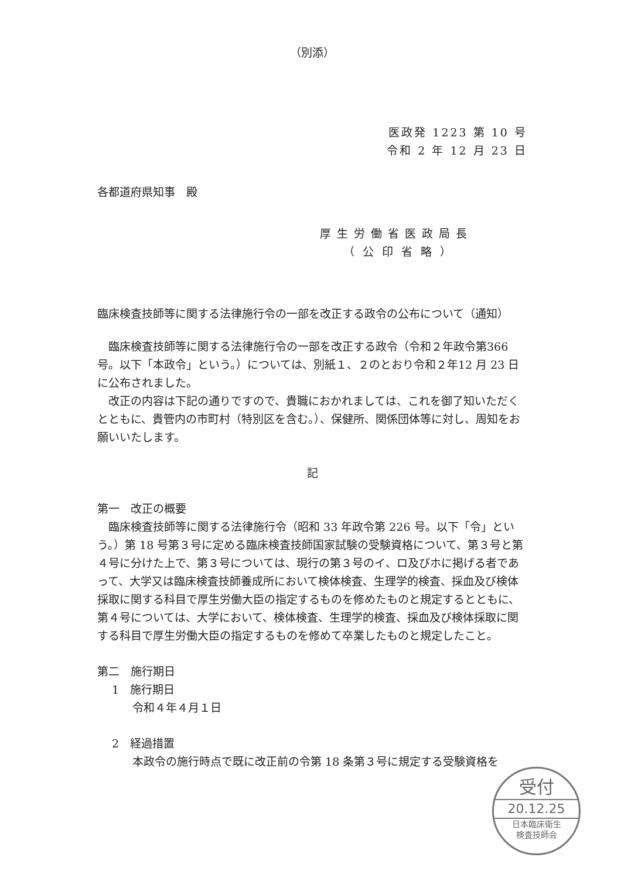（別添）
医政発 1223 第 10 号
令和 2 年 12 月 23 日
各都道府県知事　殿
厚生労働省医政局長
（公印省略）
臨床検査技師等に関する法律施行令の一部を改正する政令の公布について（通知）
臨床検査技師等に関する法律施行令の一部を改正する政令（令和２年政令第366 号。以下「本政令」という。）については、別紙１、２のとおり令和２年12 月 23 日に公布されました。
改正の内容は下記の通りですので、貴職におかれましては、これを御了知いただくとともに、貴管内の市町村（特別区を含む。）、保健所、関係団体等に対し、周知をお願いいたします。
記
第一　改正の概要
臨床検査技師等に関する法律施行令（昭和 33 年政令第 226 号。以下「令」という。）第 18 号第３号に定める臨床検査技師国家試験の受験資格について、第３号と第４号に分けた上で、第３号については、現行の第３号のイ、ロ及びホに掲げる者であって、大学又は臨床検査技師養成所において検体検査、生理学的検査、採血及び検体採取に関する科目で厚生労働大臣の指定するものを修めたものと規定するとともに、第４号については、大学において、検体検査、生理学的検査、採血及び検体採取に関する科目で厚生労働大臣の指定するものを修めて卒業したものと規定したこと。
第二　施行期日
1　施行期日
令和４年４月１日
2　経過措置
本政令の施行時点で既に改正前の令第 18 条第３号に規定する受験資格を
受付
20.12.25
日本臨床衛生
検査技師会